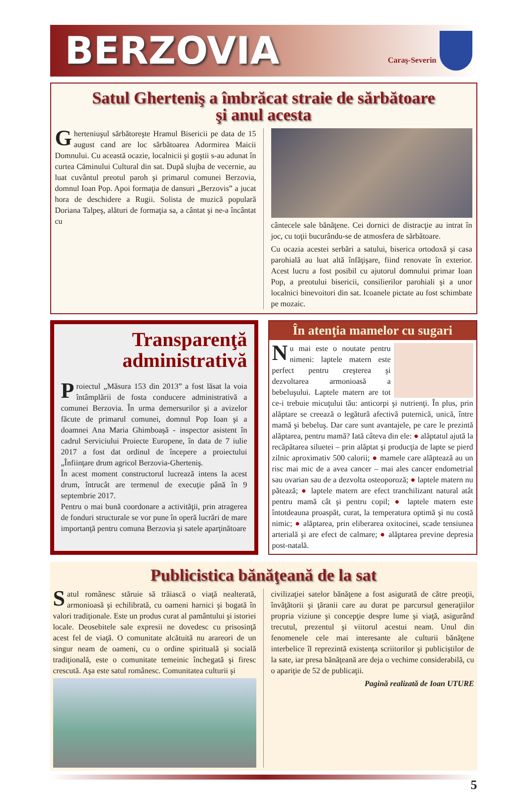BERZOVIA
Caraş-Severin
Satul Gherteniş a îmbrăcat straie de sărbătoare
şi anul acesta
Gherteniuşul sărbătoreşte Hramul Bisericii pe data de 15 august cand are loc sărbătoarea Adormirea Maicii Domnului. Cu această ocazie, localnicii şi goştii s-au adunat în curtea Căminului Cultural din sat. După slujba de vecernie, au luat cuvântul preotul paroh şi primarul comunei Berzovia, domnul Ioan Pop. Apoi formaţia de dansuri „Berzovis” a jucat hora de deschidere a Rugii. Solista de muzică populară Doriana Talpeş, alături de formaţia sa, a cântat şi ne-a încântat cu
cântecele sale bănăţene. Cei dornici de distracţie au intrat în joc, cu toţii bucurându-se de atmosfera de sărbătoare.
Cu ocazia acestei serbări a satului, biserica ortodoxă şi casa parohială au luat altă înfăţişare, fiind renovate în exterior. Acest lucru a fost posibil cu ajutorul domnului primar Ioan Pop, a preotului bisericii, consilierilor parohiali şi a unor localnici binevoitori din sat. Icoanele pictate au fost schimbate pe mozaic.
Transparenţă administrativă
Proiectul „Măsura 153 din 2013” a fost lăsat la voia întâmplării de fosta conducere administrativă a comunei Berzovia. În urma demersurilor şi a avizelor făcute de primarul comunei, domnul Pop Ioan şi a doamnei Ana Maria Ghimboaşă - inspector asistent în cadrul Serviciului Proiecte Europene, în data de 7 iulie 2017 a fost dat ordinul de începere a proiectului „Înfiinţare drum agricol Berzovia-Gherteniş.
În acest moment constructorul lucrează intens la acest drum, întrucât are termenul de execuţie până în 9 septembrie 2017.
Pentru o mai bună coordonare a activităţii, prin atragerea de fonduri structurale se vor pune în operă lucrări de mare importanţă pentru comuna Berzovia şi satele aparţinătoare
În atenţia mamelor cu sugari
Nu mai este o noutate pentru nimeni: laptele matern este perfect pentru creşterea şi dezvoltarea armonioasă a bebeluşului. Laptele matern are tot ce-i trebuie micuţului tău: anticorpi şi nutrienţi. În plus, prin alăptare se creează o legătură afectivă puternică, unică, între mamă şi bebeluş. Dar care sunt avantajele, pe care le prezintă alăptarea, pentru mamă? Iată câteva din ele: ● alăptatul ajută la recăpătarea siluetei – prin alăptat şi producţia de lapte se pierd zilnic aproximativ 500 calorii; ● mamele care alăptează au un risc mai mic de a avea cancer – mai ales cancer endometrial sau ovarian sau de a dezvolta osteoporoză; ● laptele matern nu pătează; ● laptele matern are efect tranchilizant natural atât pentru mamă cât şi pentru copil; ● laptele matern este întotdeauna proaspăt, curat, la temperatura optimă şi nu costă nimic; ● alăptarea, prin eliberarea oxitocinei, scade tensiunea arterială şi are efect de calmare; ● alăptarea previne depresia post-natală.
Publicistica bănăţeană de la sat
Satul românesc stăruie să trăiască o viaţă nealterată, armonioasă şi echilibrată, cu oameni harnici şi bogată în valori tradiţionale. Este un produs curat al pamântului şi istoriei locale. Deosebitele sale expresii ne dovedesc cu prisosinţă acest fel de viaţă. O comunitate alcătuită nu arareori de un singur neam de oameni, cu o ordine spirituală şi socială tradiţională, este o comunitate temeinic închegată şi firesc crescută. Aşa este satul românesc. Comunitatea culturii şi
civilizaţiei satelor bănăţene a fost asigurată de către preoţii, învăţătorii şi ţăranii care au durat pe parcursul generaţiilor propria viziune şi concepţie despre lume şi viaţă, asigurând trecutul, prezentul şi viitorul acestui neam. Unul din fenomenele cele mai interesante ale culturii bănăţene interbelice îl reprezintă existenţa scriitorilor şi publiciştilor de la sate, iar presa bănăţeană are deja o vechime considerabilă, cu o apariţie de 52 de publicaţii.
Pagină realizată de Ioan UTURE
5